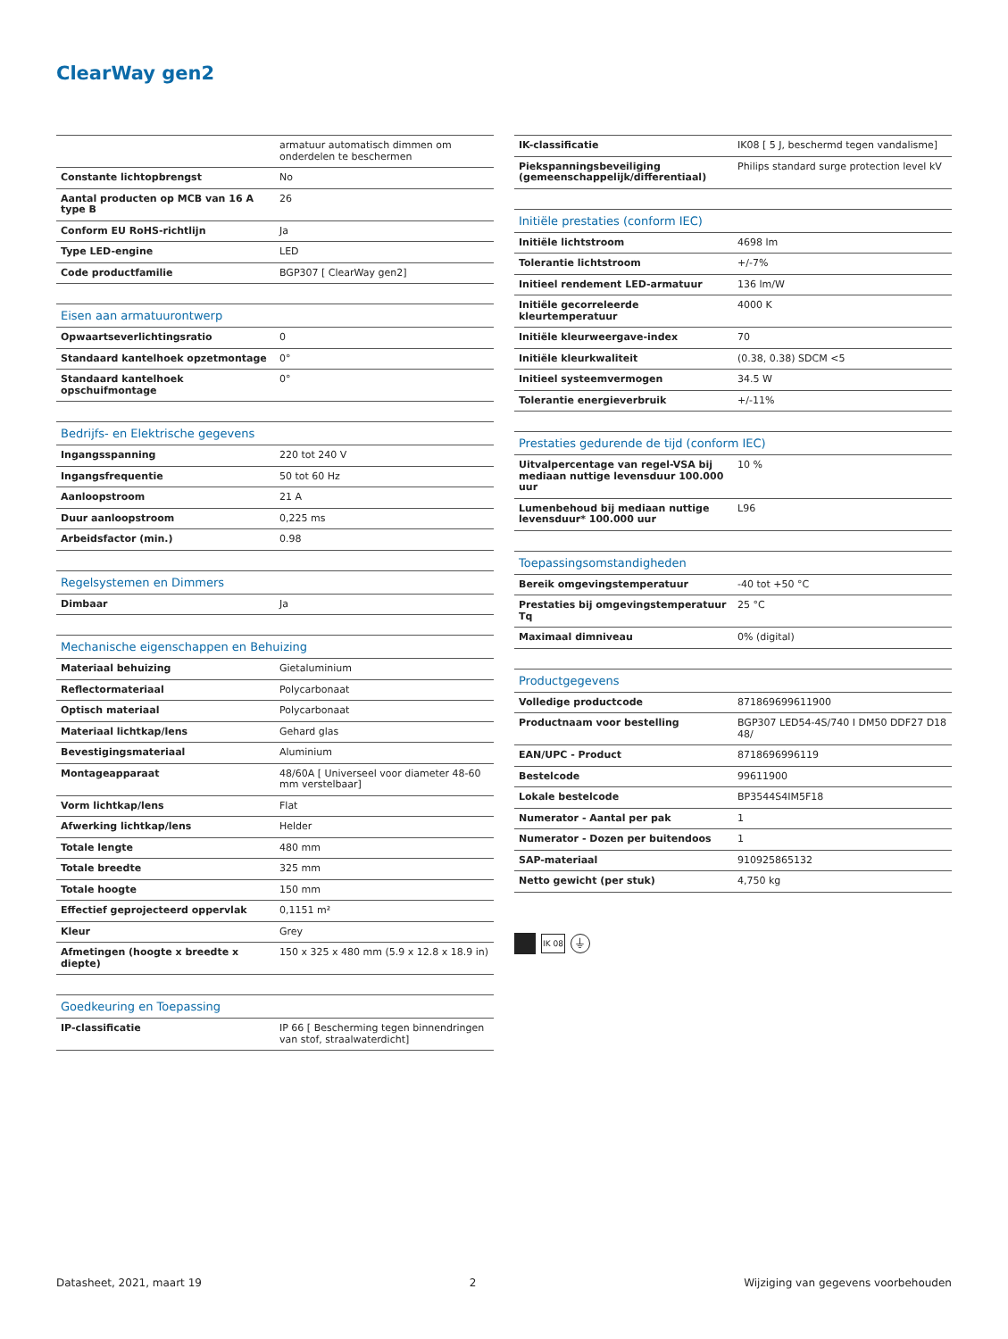ClearWay gen2
| | armatuur automatisch dimmen om onderdelen te beschermen |
| Constante lichtopbrengst | No |
| Aantal producten op MCB van 16 A type B | 26 |
| Conform EU RoHS-richtlijn | Ja |
| Type LED-engine | LED |
| Code productfamilie | BGP307 [ ClearWay gen2] |
| Eisen aan armatuurontwerp | |
| Opwaartseverlichtingsratio | 0 |
| Standaard kantelhoek opzetmontage | 0° |
| Standaard kantelhoek opschuifmontage | 0° |
| Bedrijfs- en Elektrische gegevens | |
| Ingangsspanning | 220 tot 240 V |
| Ingangsfrequentie | 50 tot 60 Hz |
| Aanloopstroom | 21 A |
| Duur aanloopstroom | 0,225 ms |
| Arbeidsfactor (min.) | 0.98 |
| Regelsystemen en Dimmers | |
| Dimbaar | Ja |
| Mechanische eigenschappen en Behuizing | |
| Materiaal behuizing | Gietaluminium |
| Reflectormateriaal | Polycarbonaat |
| Optisch materiaal | Polycarbonaat |
| Materiaal lichtkap/lens | Gehard glas |
| Bevestigingsmateriaal | Aluminium |
| Montageapparaat | 48/60A [ Universeel voor diameter 48-60 mm verstelbaar] |
| Vorm lichtkap/lens | Flat |
| Afwerking lichtkap/lens | Helder |
| Totale lengte | 480 mm |
| Totale breedte | 325 mm |
| Totale hoogte | 150 mm |
| Effectief geprojecteerd oppervlak | 0,1151 m² |
| Kleur | Grey |
| Afmetingen (hoogte x breedte x diepte) | 150 x 325 x 480 mm (5.9 x 12.8 x 18.9 in) |
| Goedkeuring en Toepassing | |
| IP-classificatie | IP 66 [ Bescherming tegen binnendringen van stof, straalwaterdicht] |
| IK-classificatie | IK08 [ 5 J, beschermd tegen vandalisme] |
| Piekspanningsbeveiliging (gemeenschappelijk/differentiaal) | Philips standard surge protection level kV |
| Initiële prestaties (conform IEC) | |
| Initiële lichtstroom | 4698 lm |
| Tolerantie lichtstroom | +/-7% |
| Initieel rendement LED-armatuur | 136 lm/W |
| Initiële gecorreleerde kleurtemperatuur | 4000 K |
| Initiële kleurweergave-index | 70 |
| Initiële kleurkwaliteit | (0.38, 0.38) SDCM <5 |
| Initieel systeemvermogen | 34.5 W |
| Tolerantie energieverbruik | +/-11% |
| Prestaties gedurende de tijd (conform IEC) | |
| Uitvalpercentage van regel-VSA bij mediaan nuttige levensduur 100.000 uur | 10 % |
| Lumenbehoud bij mediaan nuttige levensduur* 100.000 uur | L96 |
| Toepassingsomstandigheden | |
| Bereik omgevingstemperatuur | -40 tot +50 °C |
| Prestaties bij omgevingstemperatuur Tq | 25 °C |
| Maximaal dimniveau | 0% (digital) |
| Productgegevens | |
| Volledige productcode | 871869699611900 |
| Productnaam voor bestelling | BGP307 LED54-4S/740 I DM50 DDF27 D18 48/ |
| EAN/UPC - Product | 8718696996119 |
| Bestelcode | 99611900 |
| Lokale bestelcode | BP3544S4IM5F18 |
| Numerator - Aantal per pak | 1 |
| Numerator - Dozen per buitendoos | 1 |
| SAP-materiaal | 910925865132 |
| Netto gewicht (per stuk) | 4,750 kg |
IK 08 ⏚
Datasheet, 2021, maart 19 2 Wijziging van gegevens voorbehouden